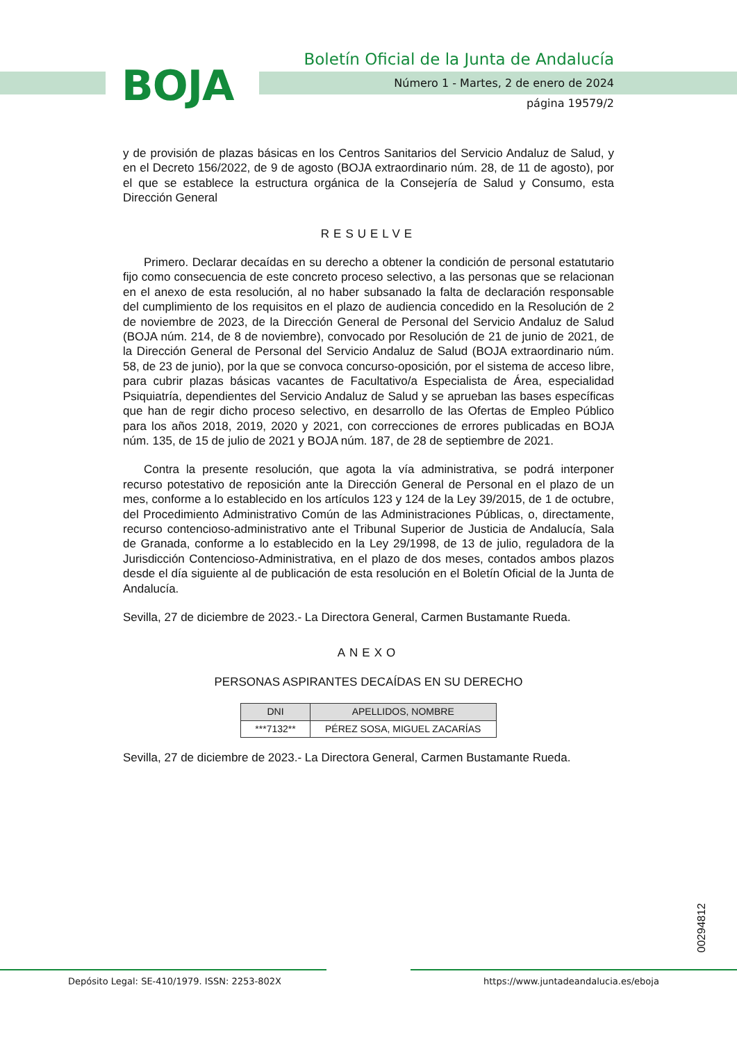BOJA
Boletín Oficial de la Junta de Andalucía
Número 1 - Martes, 2 de enero de 2024
página 19579/2
y de provisión de plazas básicas en los Centros Sanitarios del Servicio Andaluz de Salud, y en el Decreto 156/2022, de 9 de agosto (BOJA extraordinario núm. 28, de 11 de agosto), por el que se establece la estructura orgánica de la Consejería de Salud y Consumo, esta Dirección General
RESUELVE
Primero. Declarar decaídas en su derecho a obtener la condición de personal estatutario fijo como consecuencia de este concreto proceso selectivo, a las personas que se relacionan en el anexo de esta resolución, al no haber subsanado la falta de declaración responsable del cumplimiento de los requisitos en el plazo de audiencia concedido en la Resolución de 2 de noviembre de 2023, de la Dirección General de Personal del Servicio Andaluz de Salud (BOJA núm. 214, de 8 de noviembre), convocado por Resolución de 21 de junio de 2021, de la Dirección General de Personal del Servicio Andaluz de Salud (BOJA extraordinario núm. 58, de 23 de junio), por la que se convoca concurso-oposición, por el sistema de acceso libre, para cubrir plazas básicas vacantes de Facultativo/a Especialista de Área, especialidad Psiquiatría, dependientes del Servicio Andaluz de Salud y se aprueban las bases específicas que han de regir dicho proceso selectivo, en desarrollo de las Ofertas de Empleo Público para los años 2018, 2019, 2020 y 2021, con correcciones de errores publicadas en BOJA núm. 135, de 15 de julio de 2021 y BOJA núm. 187, de 28 de septiembre de 2021.
Contra la presente resolución, que agota la vía administrativa, se podrá interponer recurso potestativo de reposición ante la Dirección General de Personal en el plazo de un mes, conforme a lo establecido en los artículos 123 y 124 de la Ley 39/2015, de 1 de octubre, del Procedimiento Administrativo Común de las Administraciones Públicas, o, directamente, recurso contencioso-administrativo ante el Tribunal Superior de Justicia de Andalucía, Sala de Granada, conforme a lo establecido en la Ley 29/1998, de 13 de julio, reguladora de la Jurisdicción Contencioso-Administrativa, en el plazo de dos meses, contados ambos plazos desde el día siguiente al de publicación de esta resolución en el Boletín Oficial de la Junta de Andalucía.
Sevilla, 27 de diciembre de 2023.- La Directora General, Carmen Bustamante Rueda.
ANEXO
PERSONAS ASPIRANTES DECAÍDAS EN SU DERECHO
| DNI | APELLIDOS, NOMBRE |
| --- | --- |
| ***7132** | PÉREZ SOSA, MIGUEL ZACARÍAS |
Sevilla, 27 de diciembre de 2023.- La Directora General, Carmen Bustamante Rueda.
00294812
Depósito Legal: SE-410/1979. ISSN: 2253-802X https://www.juntadeandalucia.es/eboja